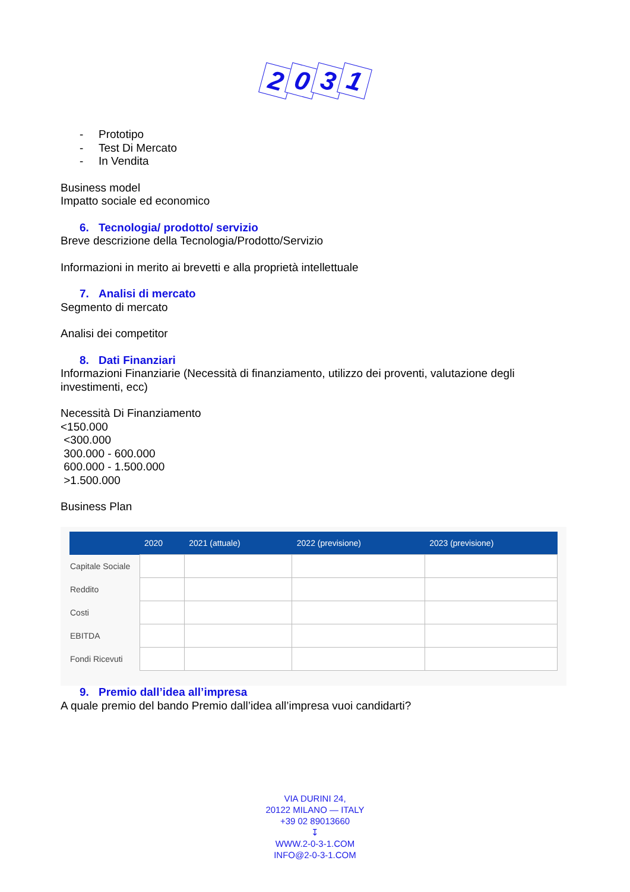2031
- Prototipo
- Test Di Mercato
- In Vendita
Business model
Impatto sociale ed economico
6. Tecnologia/ prodotto/ servizio
Breve descrizione della Tecnologia/Prodotto/Servizio
Informazioni in merito ai brevetti e alla proprietà intellettuale
7. Analisi di mercato
Segmento di mercato
Analisi dei competitor
8. Dati Finanziari
Informazioni Finanziarie (Necessità di finanziamento, utilizzo dei proventi, valutazione degli investimenti, ecc)
Necessità Di Finanziamento
<150.000
<300.000
300.000 - 600.000
600.000 - 1.500.000
>1.500.000
Business Plan
| | 2020 | 2021 (attuale) | 2022 (previsione) | 2023 (previsione) |
| --- | --- | --- | --- | --- |
| Capitale Sociale | | | | |
| Reddito | | | | |
| Costi | | | | |
| EBITDA | | | | |
| Fondi Ricevuti | | | | |
9. Premio dall’idea all’impresa
A quale premio del bando Premio dall’idea all’impresa vuoi candidarti?
VIA DURINI 24,
20122 MILANO — ITALY
+39 02 89013660
↧
WWW.2-0-3-1.COM
INFO@2-0-3-1.COM